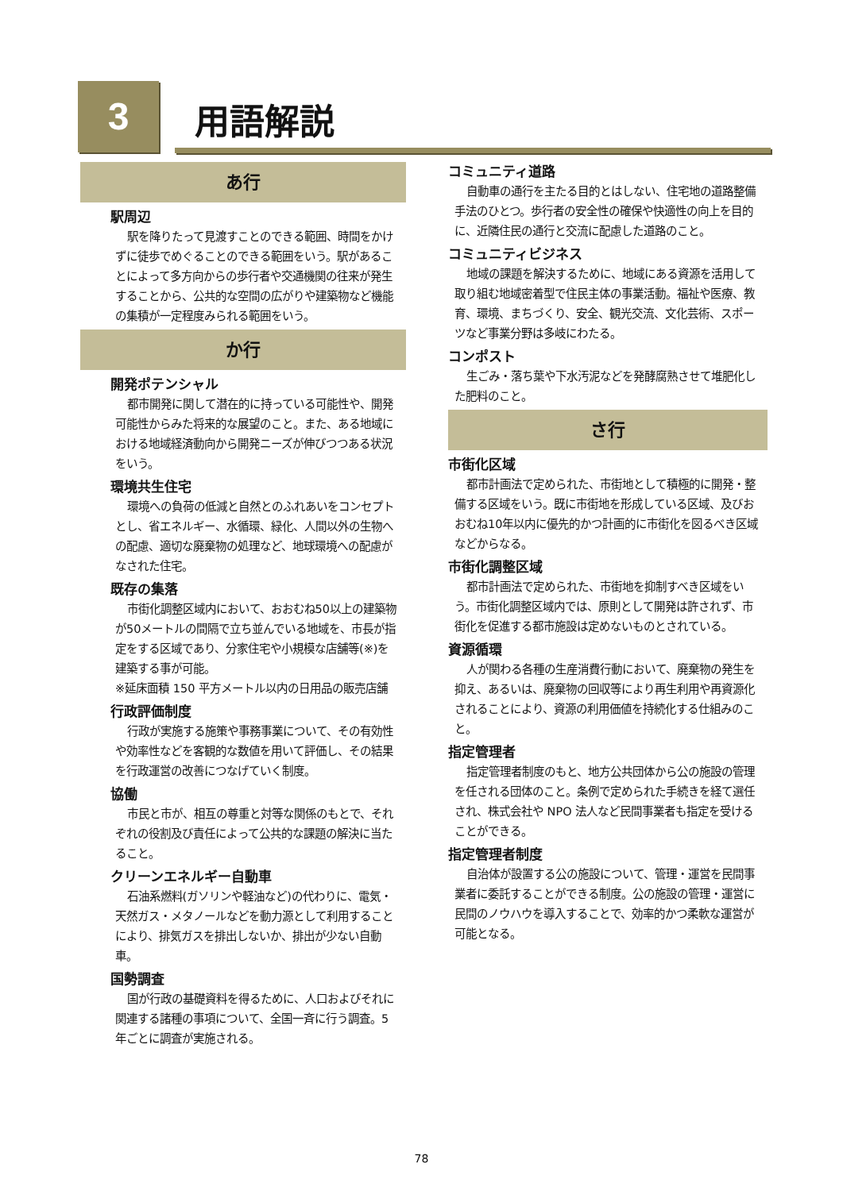3 用語解説
あ行
駅周辺
駅を降りたって見渡すことのできる範囲、時間をかけずに徒歩でめぐることのできる範囲をいう。駅があることによって多方向からの歩行者や交通機関の往来が発生することから、公共的な空間の広がりや建築物など機能の集積が一定程度みられる範囲をいう。
か行
開発ポテンシャル
都市開発に関して潜在的に持っている可能性や、開発可能性からみた将来的な展望のこと。また、ある地域における地域経済動向から開発ニーズが伸びつつある状況をいう。
環境共生住宅
環境への負荷の低減と自然とのふれあいをコンセプトとし、省エネルギー、水循環、緑化、人間以外の生物への配慮、適切な廃棄物の処理など、地球環境への配慮がなされた住宅。
既存の集落
市街化調整区域内において、おおむね50以上の建築物が50メートルの間隔で立ち並んでいる地域を、市長が指定をする区域であり、分家住宅や小規模な店舗等(※)を建築する事が可能。
※延床面積 150 平方メートル以内の日用品の販売店舗
行政評価制度
行政が実施する施策や事務事業について、その有効性や効率性などを客観的な数値を用いて評価し、その結果を行政運営の改善につなげていく制度。
協働
市民と市が、相互の尊重と対等な関係のもとで、それぞれの役割及び責任によって公共的な課題の解決に当たること。
クリーンエネルギー自動車
石油系燃料(ガソリンや軽油など)の代わりに、電気・天然ガス・メタノールなどを動力源として利用することにより、排気ガスを排出しないか、排出が少ない自動車。
国勢調査
国が行政の基礎資料を得るために、人口およびそれに関連する諸種の事項について、全国一斉に行う調査。5 年ごとに調査が実施される。
コミュニティ道路
自動車の通行を主たる目的とはしない、住宅地の道路整備手法のひとつ。歩行者の安全性の確保や快適性の向上を目的に、近隣住民の通行と交流に配慮した道路のこと。
コミュニティビジネス
地域の課題を解決するために、地域にある資源を活用して取り組む地域密着型で住民主体の事業活動。福祉や医療、教育、環境、まちづくり、安全、観光交流、文化芸術、スポーツなど事業分野は多岐にわたる。
コンポスト
生ごみ・落ち葉や下水汚泥などを発酵腐熟させて堆肥化した肥料のこと。
さ行
市街化区域
都市計画法で定められた、市街地として積極的に開発・整備する区域をいう。既に市街地を形成している区域、及びおおむね10年以内に優先的かつ計画的に市街化を図るべき区域などからなる。
市街化調整区域
都市計画法で定められた、市街地を抑制すべき区域をいう。市街化調整区域内では、原則として開発は許されず、市街化を促進する都市施設は定めないものとされている。
資源循環
人が関わる各種の生産消費行動において、廃棄物の発生を抑え、あるいは、廃棄物の回収等により再生利用や再資源化されることにより、資源の利用価値を持続化する仕組みのこと。
指定管理者
指定管理者制度のもと、地方公共団体から公の施設の管理を任される団体のこと。条例で定められた手続きを経て選任され、株式会社や NPO 法人など民間事業者も指定を受けることができる。
指定管理者制度
自治体が設置する公の施設について、管理・運営を民間事業者に委託することができる制度。公の施設の管理・運営に民間のノウハウを導入することで、効率的かつ柔軟な運営が可能となる。
78